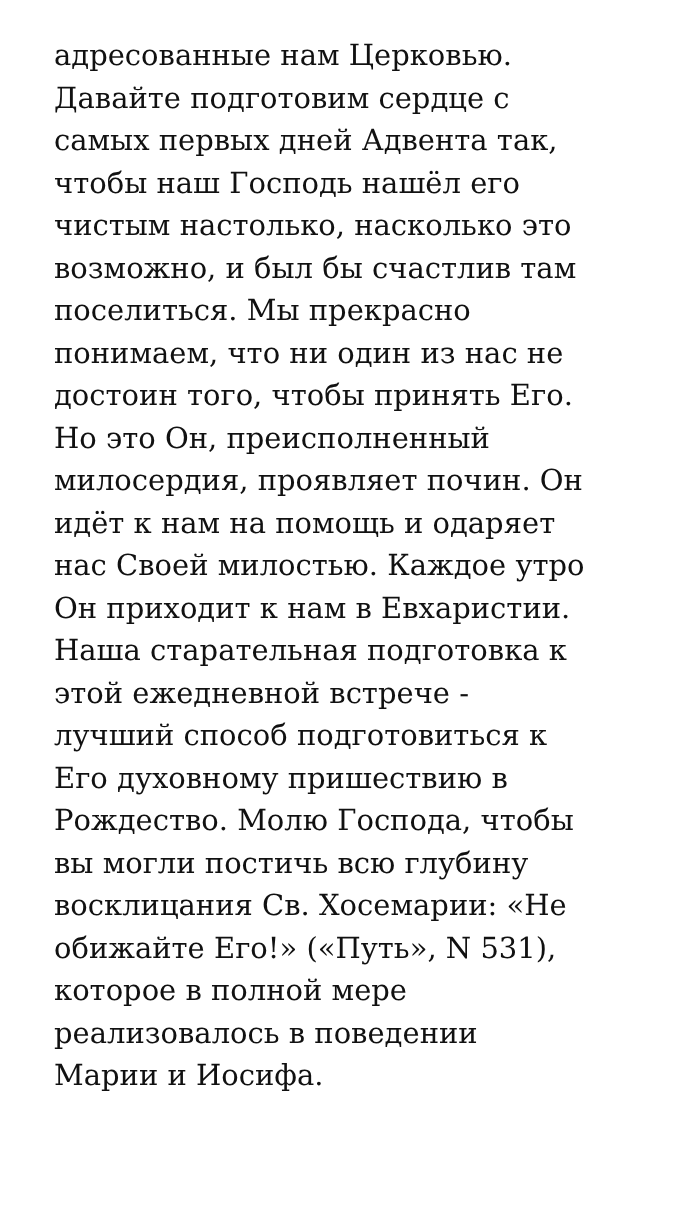адресованные нам Церковью.
Давайте подготовим сердце с
самых первых дней Адвента так,
чтобы наш Господь нашёл его
чистым настолько, насколько это
возможно, и был бы счастлив там
поселиться. Мы прекрасно
понимаем, что ни один из нас не
достоин того, чтобы принять Его.
Но это Он, преисполненный
милосердия, проявляет почин. Он
идёт к нам на помощь и одаряет
нас Своей милостью. Каждое утро
Он приходит к нам в Евхаристии.
Наша старательная подготовка к
этой ежедневной встрече -
лучший способ подготовиться к
Его духовному пришествию в
Рождество. Молю Господа, чтобы
вы могли постичь всю глубину
восклицания Св. Хосемарии: «Не
обижайте Его!» («Путь», N 531),
которое в полной мере
реализовалось в поведении
Марии и Иосифа.